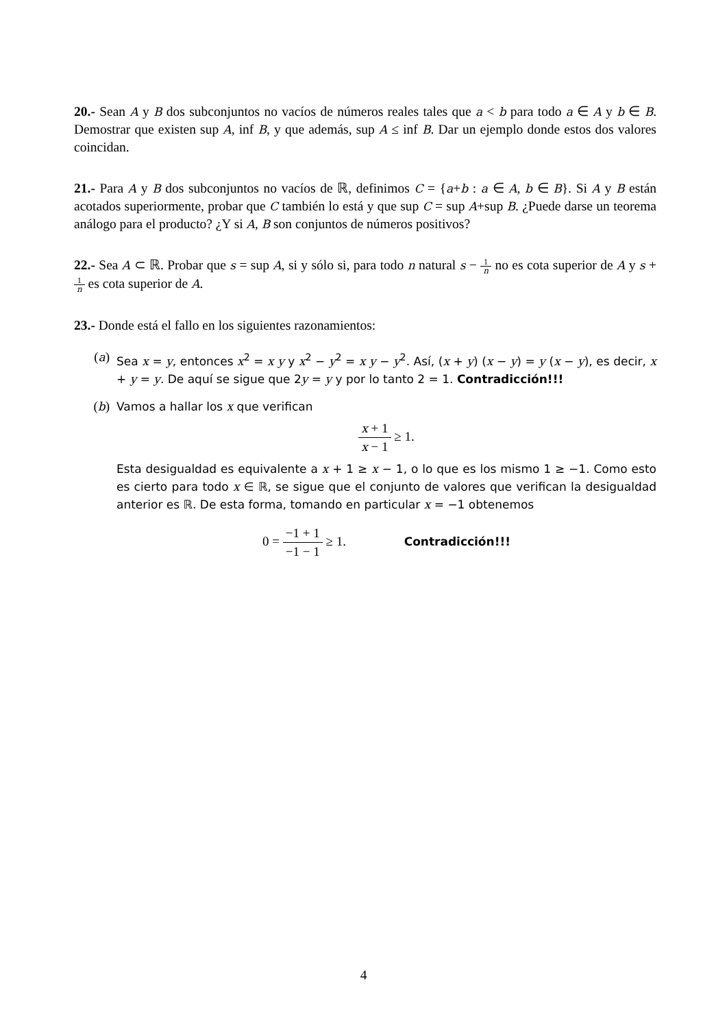20.- Sean A y B dos subconjuntos no vacíos de números reales tales que a < b para todo a ∈ A y b ∈ B. Demostrar que existen sup A, inf B, y que además, sup A ≤ inf B. Dar un ejemplo donde estos dos valores coincidan.
21.- Para A y B dos subconjuntos no vacíos de ℝ, definimos C = {a+b : a ∈ A, b ∈ B}. Si A y B están acotados superiormente, probar que C también lo está y que sup C = sup A+sup B. ¿Puede darse un teorema análogo para el producto? ¿Y si A, B son conjuntos de números positivos?
22.- Sea A ⊂ ℝ. Probar que s = sup A, si y sólo si, para todo n natural s − 1 n no es cota superior de A y s + 1 n es cota superior de A.
23.- Donde está el fallo en los siguientes razonamientos:
(a) Sea x = y, entonces x<sup>2</sup> = x y y x<sup>2</sup> − y<sup>2</sup> = x y − y<sup>2</sup>. Así, (x + y) (x − y) = y (x − y), es decir, x + y = y. De aquí se sigue que 2y = y y por lo tanto 2 = 1. Contradicción!!!
(b) Vamos a hallar los x que verifican
x + 1 x − 1 ≥ 1.
Esta desigualdad es equivalente a x + 1 ≥ x − 1, o lo que es los mismo 1 ≥ −1. Como esto es cierto para todo x ∈ ℝ, se sigue que el conjunto de valores que verifican la desigualdad anterior es ℝ. De esta forma, tomando en particular x = −1 obtenemos
0 = −1 + 1 −1 − 1 ≥ 1. Contradicción!!!
4